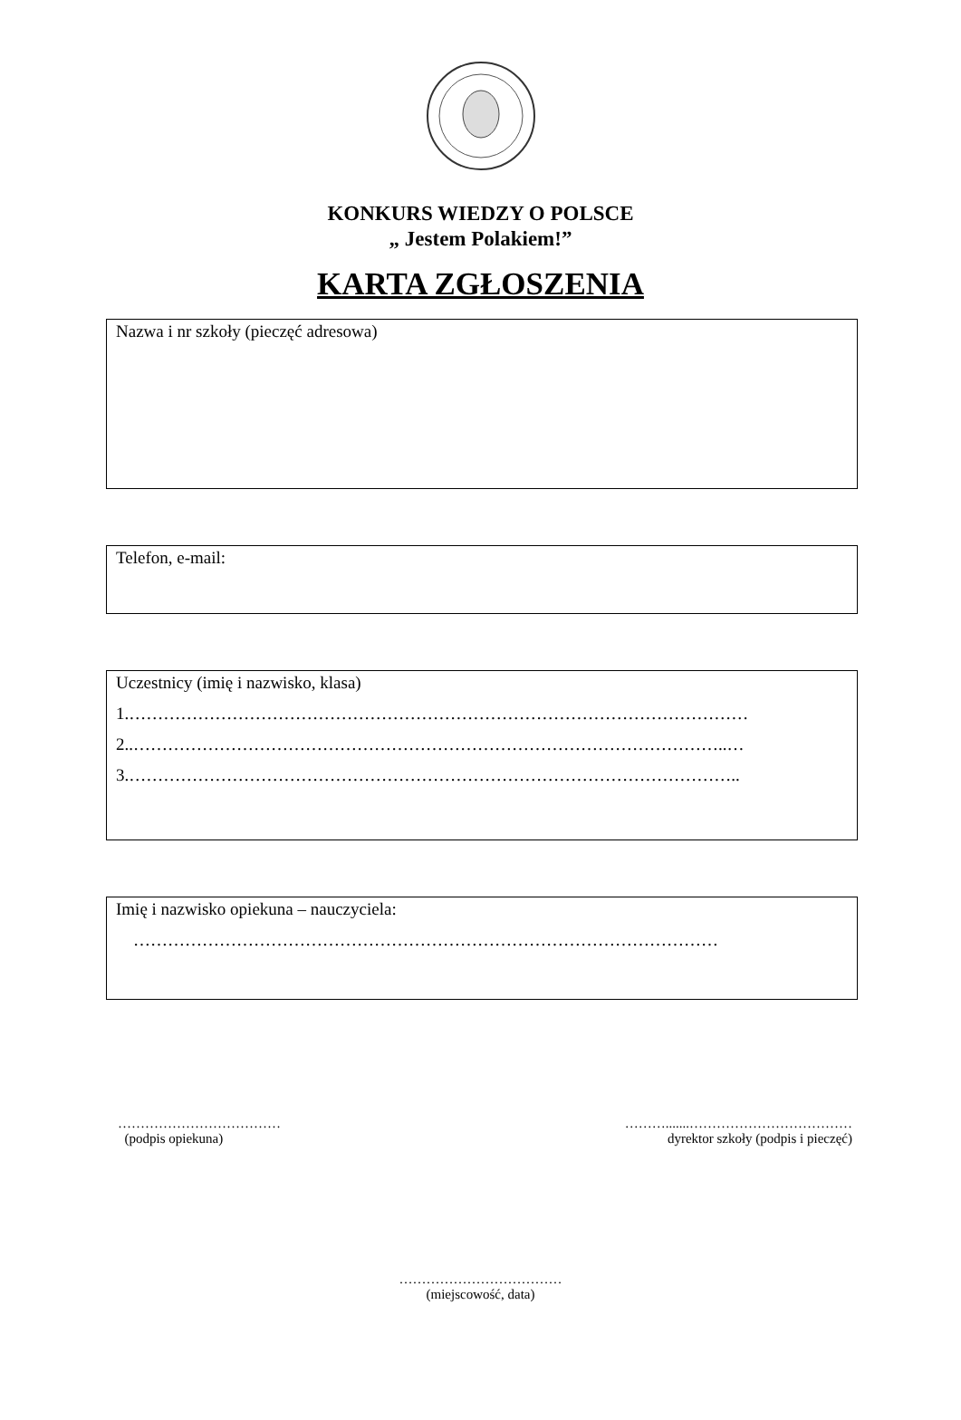KONKURS WIEDZY O POLSCE
„ Jestem Polakiem!”
KARTA ZGŁOSZENIA
Nazwa i nr szkoły (pieczęć adresowa)
Telefon, e-mail:
Uczestnicy (imię i nazwisko, klasa)
1.………………………………………………………………………………………………
2..…………………………………………………………………………………………..…
3.……………………………………………………………………………………………..
Imię i nazwisko opiekuna – nauczyciela:
…………………………………………………………………………………………
………………………………
(podpis opiekuna)
……….......………………………………
dyrektor szkoły (podpis i pieczęć)
………………………………
(miejscowość, data)